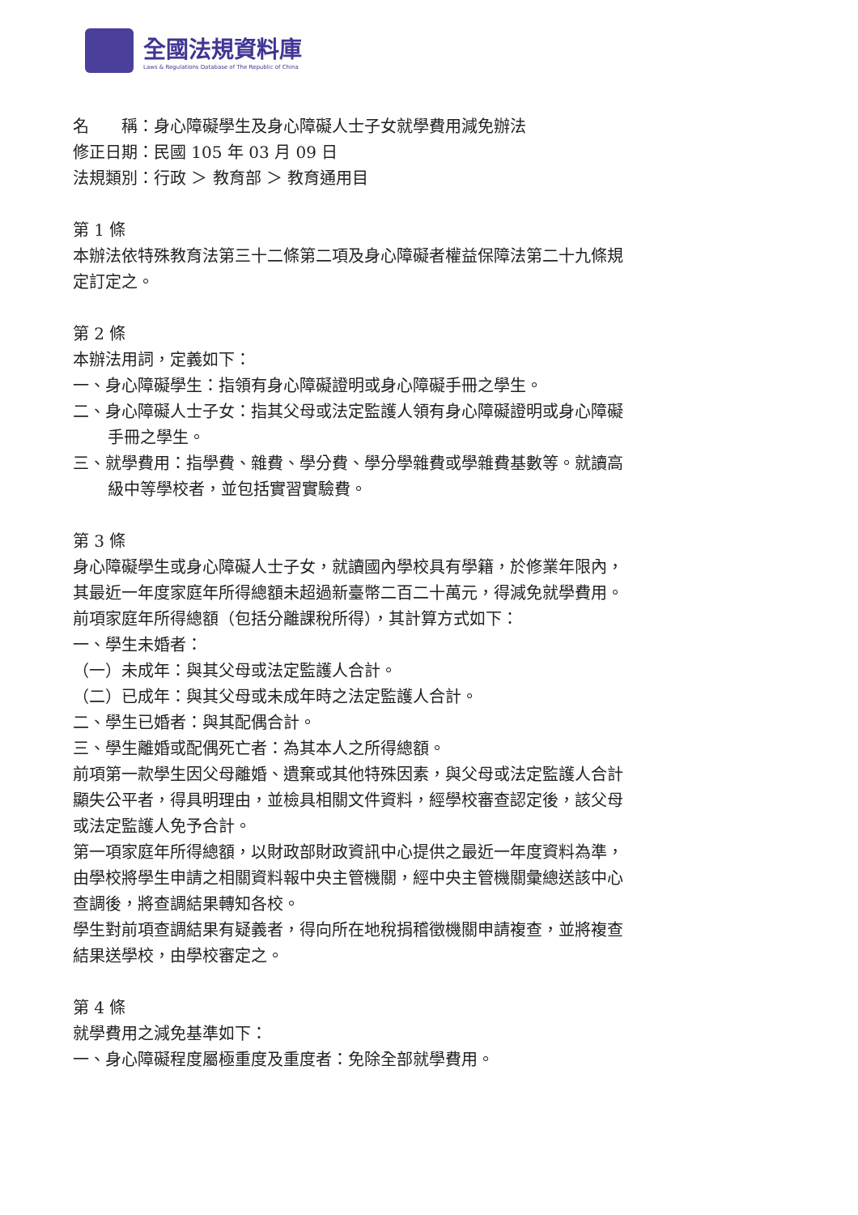全國法規資料庫
Laws & Regulations Database of The Republic of China
名　　稱：身心障礙學生及身心障礙人士子女就學費用減免辦法
修正日期：民國 105 年 03 月 09 日
法規類別：行政 ＞ 教育部 ＞ 教育通用目
第 1 條
本辦法依特殊教育法第三十二條第二項及身心障礙者權益保障法第二十九條規定訂定之。
第 2 條
本辦法用詞，定義如下：
一、身心障礙學生：指領有身心障礙證明或身心障礙手冊之學生。
二、身心障礙人士子女：指其父母或法定監護人領有身心障礙證明或身心障礙手冊之學生。
三、就學費用：指學費、雜費、學分費、學分學雜費或學雜費基數等。就讀高級中等學校者，並包括實習實驗費。
第 3 條
身心障礙學生或身心障礙人士子女，就讀國內學校具有學籍，於修業年限內，其最近一年度家庭年所得總額未超過新臺幣二百二十萬元，得減免就學費用。
前項家庭年所得總額（包括分離課稅所得），其計算方式如下：
一、學生未婚者：
（一）未成年：與其父母或法定監護人合計。
（二）已成年：與其父母或未成年時之法定監護人合計。
二、學生已婚者：與其配偶合計。
三、學生離婚或配偶死亡者：為其本人之所得總額。
前項第一款學生因父母離婚、遺棄或其他特殊因素，與父母或法定監護人合計顯失公平者，得具明理由，並檢具相關文件資料，經學校審查認定後，該父母或法定監護人免予合計。
第一項家庭年所得總額，以財政部財政資訊中心提供之最近一年度資料為準，由學校將學生申請之相關資料報中央主管機關，經中央主管機關彙總送該中心查調後，將查調結果轉知各校。
學生對前項查調結果有疑義者，得向所在地稅捐稽徵機關申請複查，並將複查結果送學校，由學校審定之。
第 4 條
就學費用之減免基準如下：
一、身心障礙程度屬極重度及重度者：免除全部就學費用。